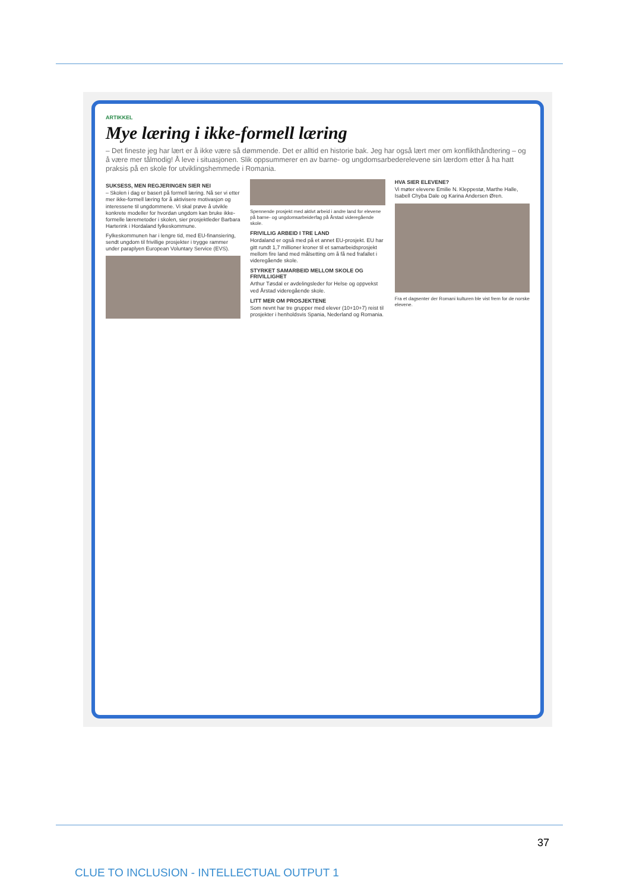ARTIKKEL
Mye læring i ikke-formell læring
– Det fineste jeg har lært er å ikke være så dømmende. Det er alltid en historie bak. Jeg har også lært mer om konflikthåndtering – og å være mer tålmodig! Å leve i situasjonen. Slik oppsummerer en av barne- og ungdomsarbederelevene sin lærdom etter å ha hatt praksis på en skole for utviklingshemmede i Romania.
SUKSESS, MEN REGJERINGEN SIER NEI
– Skolen i dag er basert på formell læring. Nå ser vi etter mer ikke-formell læring for å aktivisere motivasjon og interessene til ungdommene. Vi skal prøve å utvikle konkrete modeller for hvordan ungdom kan bruke ikke-formelle læremetoder i skolen, sier prosjektleder Barbara Harterink i Hordaland fylkeskommune.
Fylkeskommunen har i lengre tid, med EU-finansiering, sendt ungdom til frivillige prosjekter i trygge rammer under paraplyen European Voluntary Service (EVS).
Spennende prosjekt med aktivt arbeid i andre land for elevene på barne- og ungdomsarbeiderfag på Årstad videregående skole.
FRIVILLIG ARBEID I TRE LAND
Hordaland er også med på et annet EU-prosjekt. EU har gitt rundt 1,7 millioner kroner til et samarbeidsprosjekt mellom fire land med målsetting om å få ned frafallet i videregående skole.
STYRKET SAMARBEID MELLOM SKOLE OG FRIVILLIGHET
Arthur Tøsdal er avdelingsleder for Helse og oppvekst ved Årstad videregående skole.
LITT MER OM PROSJEKTENE
Som nevnt har tre grupper med elever (10+10+7) reist til prosjekter i henholdsvis Spania, Nederland og Romania.
HVA SIER ELEVENE?
Vi møter elevene Emilie N. Kleppestø, Marthe Halle, Isabell Chyba Dale og Karina Andersen Øren.
Fra et dagsenter der Romani kulturen ble vist frem for de norske elevene.
37
CLUE TO INCLUSION - INTELLECTUAL OUTPUT 1